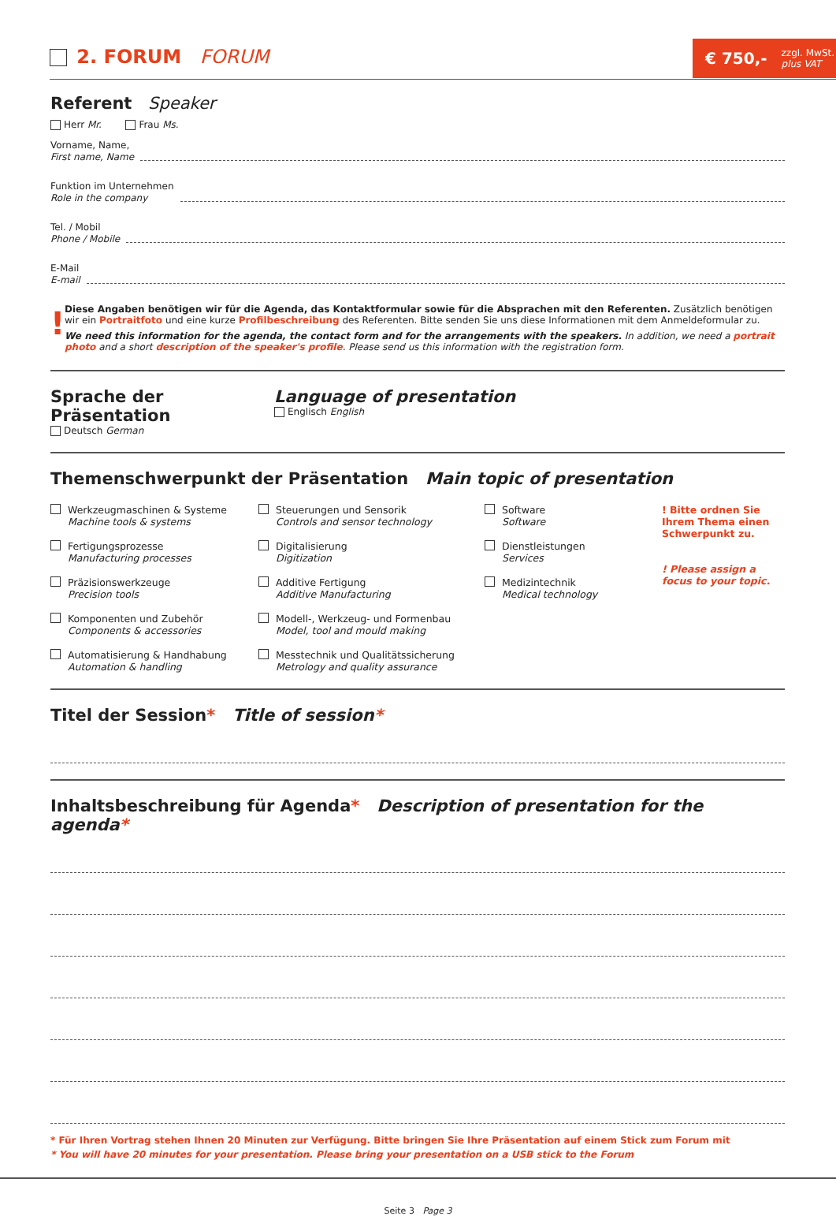2. FORUM FORUM
€ 750,- zzgl. MwSt.
plus VAT
Referent Speaker
Herr Mr. Frau Ms.
Vorname, Name,
First name, Name
Funktion im Unternehmen
Role in the company
Tel. / Mobil
Phone / Mobile
E-Mail
E-mail
!
Diese Angaben benötigen wir für die Agenda, das Kontaktformular sowie für die Absprachen mit den Referenten. Zusätzlich benötigen wir ein Portraitfoto und eine kurze Profilbeschreibung des Referenten. Bitte senden Sie uns diese Informationen mit dem Anmeldeformular zu.
We need this information for the agenda, the contact form and for the arrangements with the speakers. In addition, we need a portrait photo and a short description of the speaker's profile. Please send us this information with the registration form.
Sprache der Präsentation
Deutsch German
Language of presentation
Englisch English
Themenschwerpunkt der Präsentation Main topic of presentation
Werkzeugmaschinen & Systeme
Machine tools & systems
Steuerungen und Sensorik
Controls and sensor technology
Software
Software
! Bitte ordnen Sie Ihrem Thema einen Schwerpunkt zu.
! Please assign a focus to your topic.
Fertigungsprozesse
Manufacturing processes
Digitalisierung
Digitization
Dienstleistungen
Services
Präzisionswerkzeuge
Precision tools
Additive Fertigung
Additive Manufacturing
Medizintechnik
Medical technology
Komponenten und Zubehör
Components & accessories
Modell-, Werkzeug- und Formenbau
Model, tool and mould making
Automatisierung & Handhabung
Automation & handling
Messtechnik und Qualitätssicherung
Metrology and quality assurance
Titel der Session* Title of session*
Inhaltsbeschreibung für Agenda* Description of presentation for the agenda*
* Für Ihren Vortrag stehen Ihnen 20 Minuten zur Verfügung. Bitte bringen Sie Ihre Präsentation auf einem Stick zum Forum mit
* You will have 20 minutes for your presentation. Please bring your presentation on a USB stick to the Forum
Seite 3 Page 3